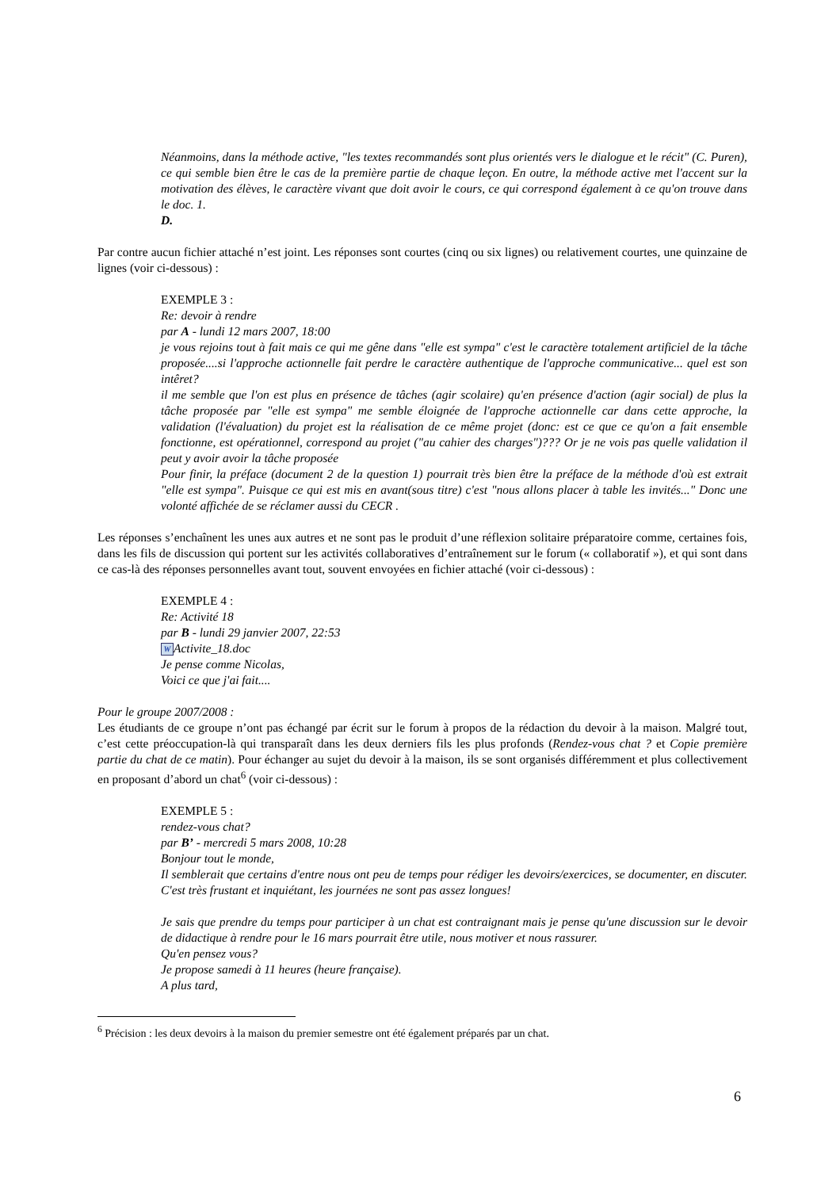Néanmoins, dans la méthode active, "les textes recommandés sont plus orientés vers le dialogue et le récit" (C. Puren), ce qui semble bien être le cas de la première partie de chaque leçon. En outre, la méthode active met l'accent sur la motivation des élèves, le caractère vivant que doit avoir le cours, ce qui correspond également à ce qu'on trouve dans le doc. 1.
D.
Par contre aucun fichier attaché n’est joint. Les réponses sont courtes (cinq ou six lignes) ou relativement courtes, une quinzaine de lignes (voir ci-dessous) :
EXEMPLE 3 :
Re: devoir à rendre
par A - lundi 12 mars 2007, 18:00
je vous rejoins tout à fait mais ce qui me gêne dans "elle est sympa" c'est le caractère totalement artificiel de la tâche proposée....si l'approche actionnelle fait perdre le caractère authentique de l'approche communicative... quel est son intêret?
il me semble que l'on est plus en présence de tâches (agir scolaire) qu'en présence d'action (agir social) de plus la tâche proposée par "elle est sympa" me semble éloignée de l'approche actionnelle car dans cette approche, la validation (l'évaluation) du projet est la réalisation de ce même projet (donc: est ce que ce qu'on a fait ensemble fonctionne, est opérationnel, correspond au projet ("au cahier des charges")??? Or je ne vois pas quelle validation il peut y avoir avoir la tâche proposée
Pour finir, la préface (document 2 de la question 1) pourrait très bien être la préface de la méthode d'où est extrait "elle est sympa". Puisque ce qui est mis en avant(sous titre) c'est "nous allons placer à table les invités..." Donc une volonté affichée de se réclamer aussi du CECR .
Les réponses s’enchaînent les unes aux autres et ne sont pas le produit d’une réflexion solitaire préparatoire comme, certaines fois, dans les fils de discussion qui portent sur les activités collaboratives d’entraînement sur le forum (« collaboratif »), et qui sont dans ce cas-là des réponses personnelles avant tout, souvent envoyées en fichier attaché (voir ci-dessous) :
EXEMPLE 4 :
Re: Activité 18
par B - lundi 29 janvier 2007, 22:53
W Activite_18.doc
Je pense comme Nicolas,
Voici ce que j'ai fait....
Pour le groupe 2007/2008 :
Les étudiants de ce groupe n’ont pas échangé par écrit sur le forum à propos de la rédaction du devoir à la maison. Malgré tout, c’est cette préoccupation-là qui transparaît dans les deux derniers fils les plus profonds (Rendez-vous chat ? et Copie première partie du chat de ce matin). Pour échanger au sujet du devoir à la maison, ils se sont organisés différemment et plus collectivement en proposant d’abord un chat<sup>6</sup> (voir ci-dessous) :
EXEMPLE 5 :
rendez-vous chat?
par B’ - mercredi 5 mars 2008, 10:28
Bonjour tout le monde,
Il semblerait que certains d'entre nous ont peu de temps pour rédiger les devoirs/exercices, se documenter, en discuter. C'est très frustant et inquiétant, les journées ne sont pas assez longues!
Je sais que prendre du temps pour participer à un chat est contraignant mais je pense qu'une discussion sur le devoir de didactique à rendre pour le 16 mars pourrait être utile, nous motiver et nous rassurer.
Qu'en pensez vous?
Je propose samedi à 11 heures (heure française).
A plus tard,
<sup>6</sup> Précision : les deux devoirs à la maison du premier semestre ont été également préparés par un chat.
6